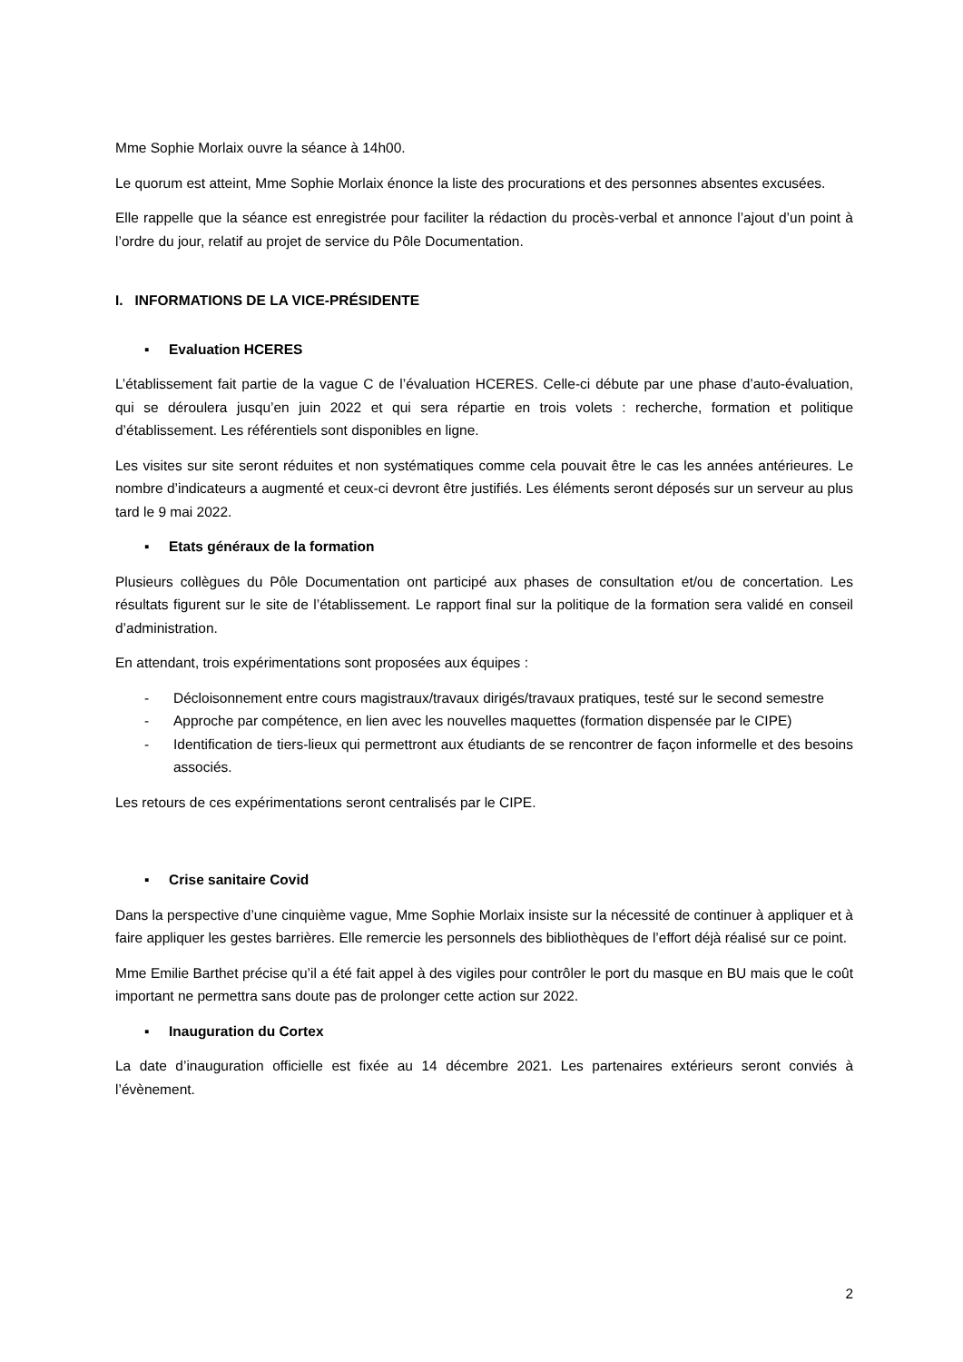Mme Sophie Morlaix ouvre la séance à 14h00.
Le quorum est atteint, Mme Sophie Morlaix énonce la liste des procurations et des personnes absentes excusées.
Elle rappelle que la séance est enregistrée pour faciliter la rédaction du procès-verbal et annonce l’ajout d’un point à l’ordre du jour, relatif au projet de service du Pôle Documentation.
I. INFORMATIONS DE LA VICE-PRÉSIDENTE
▪ Evaluation HCERES
L’établissement fait partie de la vague C de l’évaluation HCERES. Celle-ci débute par une phase d’auto-évaluation, qui se déroulera jusqu’en juin 2022 et qui sera répartie en trois volets : recherche, formation et politique d’établissement. Les référentiels sont disponibles en ligne.
Les visites sur site seront réduites et non systématiques comme cela pouvait être le cas les années antérieures. Le nombre d’indicateurs a augmenté et ceux-ci devront être justifiés. Les éléments seront déposés sur un serveur au plus tard le 9 mai 2022.
▪ Etats généraux de la formation
Plusieurs collègues du Pôle Documentation ont participé aux phases de consultation et/ou de concertation. Les résultats figurent sur le site de l’établissement. Le rapport final sur la politique de la formation sera validé en conseil d’administration.
En attendant, trois expérimentations sont proposées aux équipes :
- Décloisonnement entre cours magistraux/travaux dirigés/travaux pratiques, testé sur le second semestre
- Approche par compétence, en lien avec les nouvelles maquettes (formation dispensée par le CIPE)
- Identification de tiers-lieux qui permettront aux étudiants de se rencontrer de façon informelle et des besoins associés.
Les retours de ces expérimentations seront centralisés par le CIPE.
▪ Crise sanitaire Covid
Dans la perspective d’une cinquième vague, Mme Sophie Morlaix insiste sur la nécessité de continuer à appliquer et à faire appliquer les gestes barrières. Elle remercie les personnels des bibliothèques de l’effort déjà réalisé sur ce point.
Mme Emilie Barthet précise qu’il a été fait appel à des vigiles pour contrôler le port du masque en BU mais que le coût important ne permettra sans doute pas de prolonger cette action sur 2022.
▪ Inauguration du Cortex
La date d’inauguration officielle est fixée au 14 décembre 2021. Les partenaires extérieurs seront conviés à l’évènement.
2